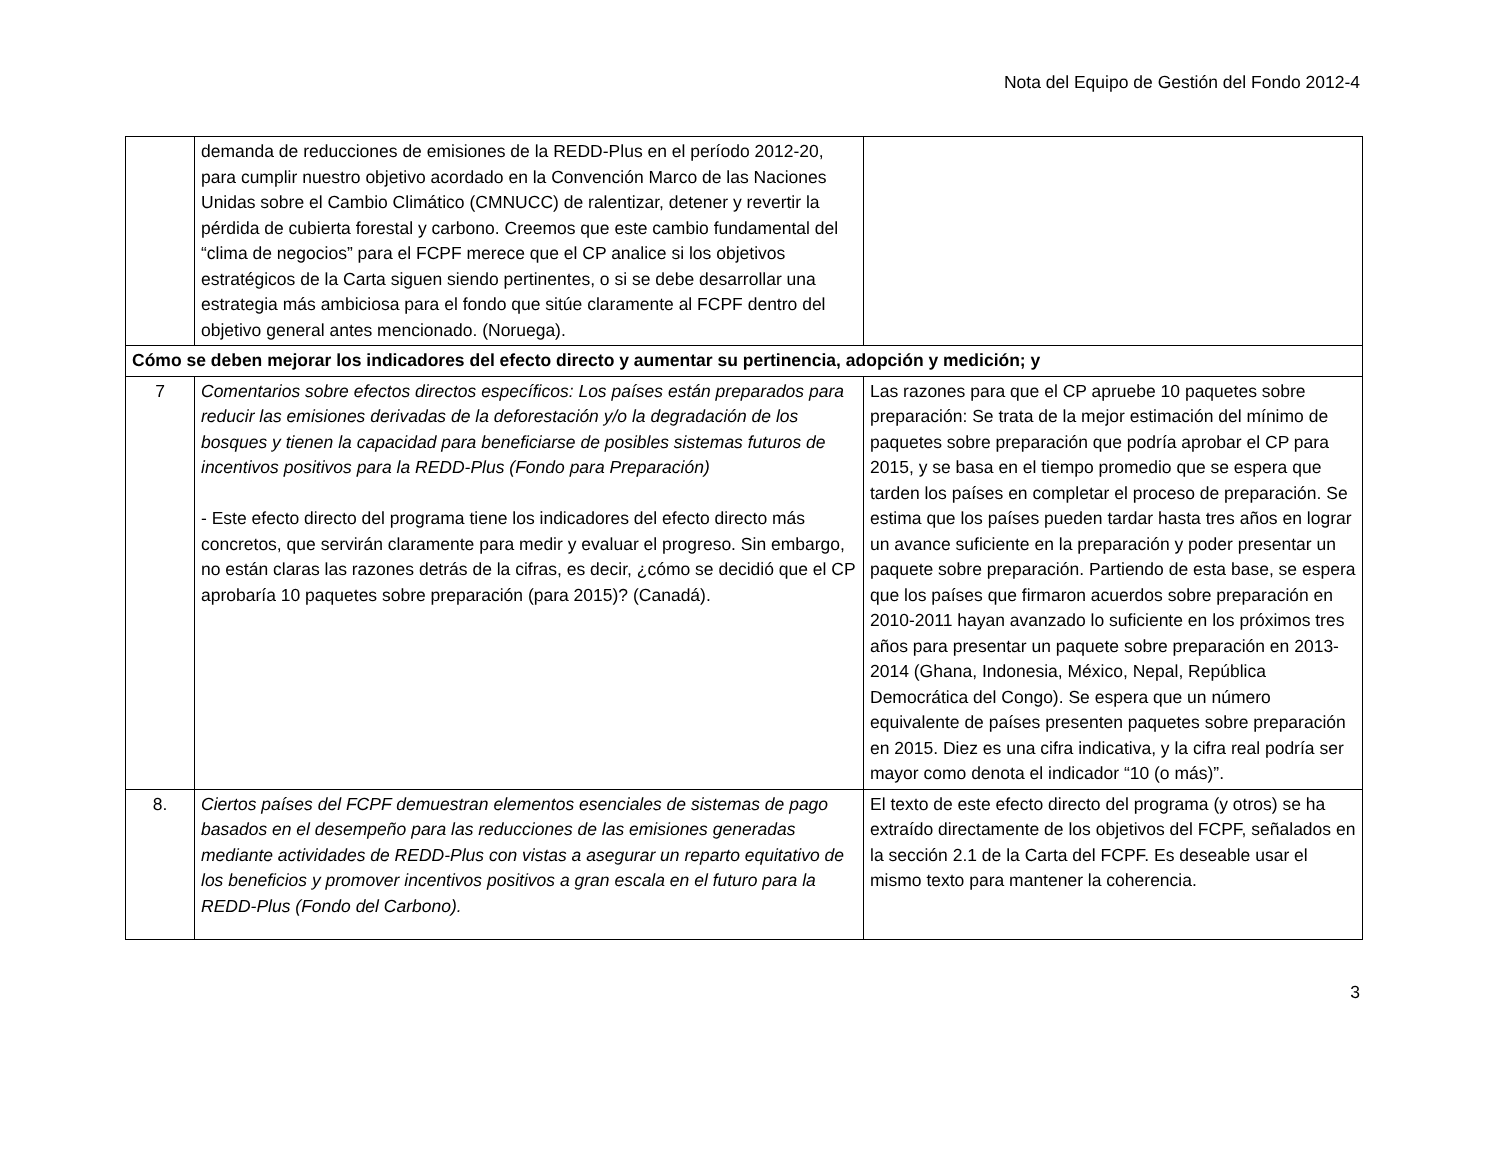Nota del Equipo de Gestión del Fondo 2012-4
| | demanda de reducciones de emisiones de la REDD-Plus en el período 2012-20, para cumplir nuestro objetivo acordado en la Convención Marco de las Naciones Unidas sobre el Cambio Climático (CMNUCC) de ralentizar, detener y revertir la pérdida de cubierta forestal y carbono. Creemos que este cambio fundamental del “clima de negocios” para el FCPF merece que el CP analice si los objetivos estratégicos de la Carta siguen siendo pertinentes, o si se debe desarrollar una estrategia más ambiciosa para el fondo que sitúe claramente al FCPF dentro del objetivo general antes mencionado. (Noruega). | |
| Cómo se deben mejorar los indicadores del efecto directo y aumentar su pertinencia, adopción y medición; y | | |
| 7 | Comentarios sobre efectos directos específicos: Los países están preparados para reducir las emisiones derivadas de la deforestación y/o la degradación de los bosques y tienen la capacidad para beneficiarse de posibles sistemas futuros de incentivos positivos para la REDD-Plus (Fondo para Preparación) - Este efecto directo del programa tiene los indicadores del efecto directo más concretos, que servirán claramente para medir y evaluar el progreso. Sin embargo, no están claras las razones detrás de la cifras, es decir, ¿cómo se decidió que el CP aprobaría 10 paquetes sobre preparación (para 2015)? (Canadá). | Las razones para que el CP apruebe 10 paquetes sobre preparación: Se trata de la mejor estimación del mínimo de paquetes sobre preparación que podría aprobar el CP para 2015, y se basa en el tiempo promedio que se espera que tarden los países en completar el proceso de preparación. Se estima que los países pueden tardar hasta tres años en lograr un avance suficiente en la preparación y poder presentar un paquete sobre preparación. Partiendo de esta base, se espera que los países que firmaron acuerdos sobre preparación en 2010-2011 hayan avanzado lo suficiente en los próximos tres años para presentar un paquete sobre preparación en 2013-2014 (Ghana, Indonesia, México, Nepal, República Democrática del Congo). Se espera que un número equivalente de países presenten paquetes sobre preparación en 2015. Diez es una cifra indicativa, y la cifra real podría ser mayor como denota el indicador “10 (o más)”. |
| 8. | Ciertos países del FCPF demuestran elementos esenciales de sistemas de pago basados en el desempeño para las reducciones de las emisiones generadas mediante actividades de REDD-Plus con vistas a asegurar un reparto equitativo de los beneficios y promover incentivos positivos a gran escala en el futuro para la REDD-Plus (Fondo del Carbono). | El texto de este efecto directo del programa (y otros) se ha extraído directamente de los objetivos del FCPF, señalados en la sección 2.1 de la Carta del FCPF. Es deseable usar el mismo texto para mantener la coherencia. |
3